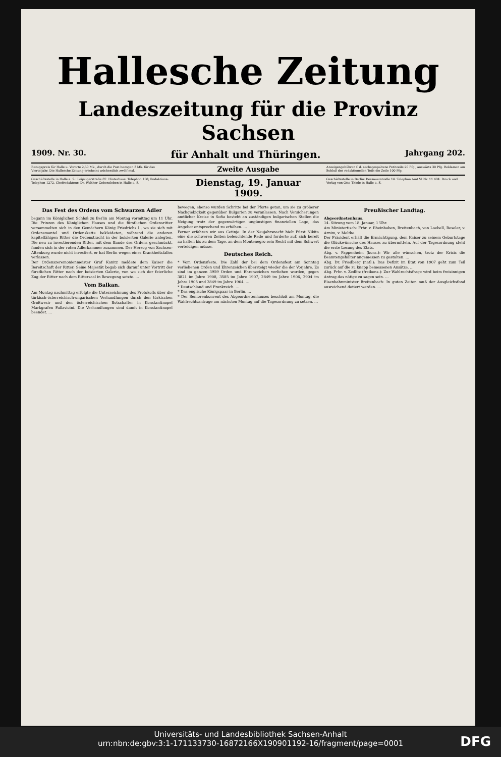Hallesche Zeitung
Landeszeitung für die Provinz Sachsen
1909. Nr. 30. für Anhalt und Thüringen. Jahrgang 202.
Bezugspreis für Halle u. Vororte 2,50 Mk., durch die Post bezogen 3 Mk. für das Vierteljahr. Die Hallesche Zeitung erscheint wöchentlich zwölf mal.
Zweite Ausgabe
Anzeigengebühren f. d. sechsgespaltene Petitzeile 20 Pfg., auswärts 30 Pfg. Reklamen am Schluß des redaktionellen Teils die Zeile 100 Pfg.
Geschäftsstelle in Halle a. S.: Leipzigerstraße 87. Hinterhaus. Telephon 158; Redaktions-Telephon 1272. Chefredakteur: Dr. Walther Gebensleben in Halle a. S.
Dienstag, 19. Januar 1909.
Geschäftsstelle in Berlin: Dessauerstraße 14. Telephon Amt VI Nr. 11 494. Druck und Verlag von Otto Thiele in Halle a. S.
Das Fest des Ordens vom Schwarzen Adler
begann im Königlichen Schloß zu Berlin am Montag vormittag um 11 Uhr. Die Prinzen des Königlichen Hauses und die fürstlichen Ordensritter versammelten sich in den Gemächern König Friedrichs I., wo sie sich mit Ordensmantel und Ordenskette bekleideten, während die anderen kapitelfähigen Ritter die Ordenstracht in der boisierten Galerie anlegten. Die neu zu investierenden Ritter, mit dem Bande des Ordens geschmückt, fanden sich in der roten Adlerkammer zusammen. Der Herzog von Sachsen-Altenburg wurde nicht investiert, er hat Berlin wegen eines Krankheitsfalles verlassen.
Der Ordenszeremonienmeister Graf Kanitz meldete dem Kaiser die Bereitschaft der Ritter; Seine Majestät begab sich darauf unter Vortritt der fürstlichen Ritter nach der boisierten Galerie, von wo sich der feierliche Zug der Ritter nach dem Rittersaal in Bewegung setzte. …
Vom Balkan.
Am Montag nachmittag erfolgte die Unterzeichnung des Protokolls über die türkisch-österreichisch-ungarischen Verhandlungen durch den türkischen Großwesir und den österreichischen Botschafter in Konstantinopel Markgrafen Pallavicini. Die Verhandlungen sind damit in Konstantinopel beendet. …
bewegen, ebenso wurden Schritte bei der Pforte getan, um sie zu größerer Nachgiebigkeit gegenüber Bulgarien zu veranlassen. Nach Versicherungen amtlicher Kreise in Sofia besteht an zuständigen bulgarischen Stellen die Neigung trotz der gegenwärtigen ungünstigen finanziellen Lage, das Angebot entsprechend zu erhöhen. …
Ferner erfahren wir aus Cetinje: In der Neujahrsnacht hielt Fürst Nikita eine die schweren Zeiten beleuchtende Rede und forderte auf, sich bereit zu halten bis zu dem Tage, an dem Montenegro sein Recht mit dem Schwert verteidigen müsse.
Deutsches Reich.
* Vom Ordensfeste. Die Zahl der bei dem Ordensfest am Sonntag verliehenen Orden und Ehrenzeichen übersteigt wieder die der Vorjahre. Es sind im ganzen 3959 Orden und Ehrenzeichen verliehen worden, gegen 3821 im Jahre 1908, 3585 im Jahre 1907, 2849 im Jahre 1906, 2904 im Jahre 1905 und 2849 im Jahre 1904. …
* Deutschland und Frankreich. …
* Das englische Königspaar in Berlin. …
* Der Seniorenkonvent des Abgeordnetenhauses beschloß am Montag, die Wahlrechtsantrage am nächsten Montag auf die Tagesordnung zu setzen. …
Preußischer Landtag.
Abgeordnetenhaus.
14. Sitzung vom 18. Januar, 1 Uhr.
Am Ministertisch: Frhr. v. Rheinbaben, Breitenbach, von Loebell, Beseler, v. Arnim, v. Moltke.
Der Präsident erhält die Ermächtigung, dem Kaiser zu seinem Geburtstage die Glückwünsche des Hauses zu übermitteln. Auf der Tagesordnung steht die erste Lesung des Etats.
Abg. v. Pappenheim (kons.): Wir alle wünschen, trotz der Krisis die Beamtengehälter angemessen zu gestalten. …
Abg. Dr. Friedberg (natl.): Das Defizit im Etat von 1907 geht zum Teil zurück auf die zu knapp bemessenen Ansätze. …
Abg. Frhr. v. Zedlitz (freikons.): Zur Wahlrechtsfrage wird beim freisinnigen Antrag das nötige zu sagen sein. …
Eisenbahnminister Breitenbach: In guten Zeiten muß der Ausgleichsfond ausreichend dotiert werden. …
Universitäts- und Landesbibliothek Sachsen-Anhalt
urn:nbn:de:gbv:3:1-171133730-16872166X190901192-16/fragment/page=0001
DFG